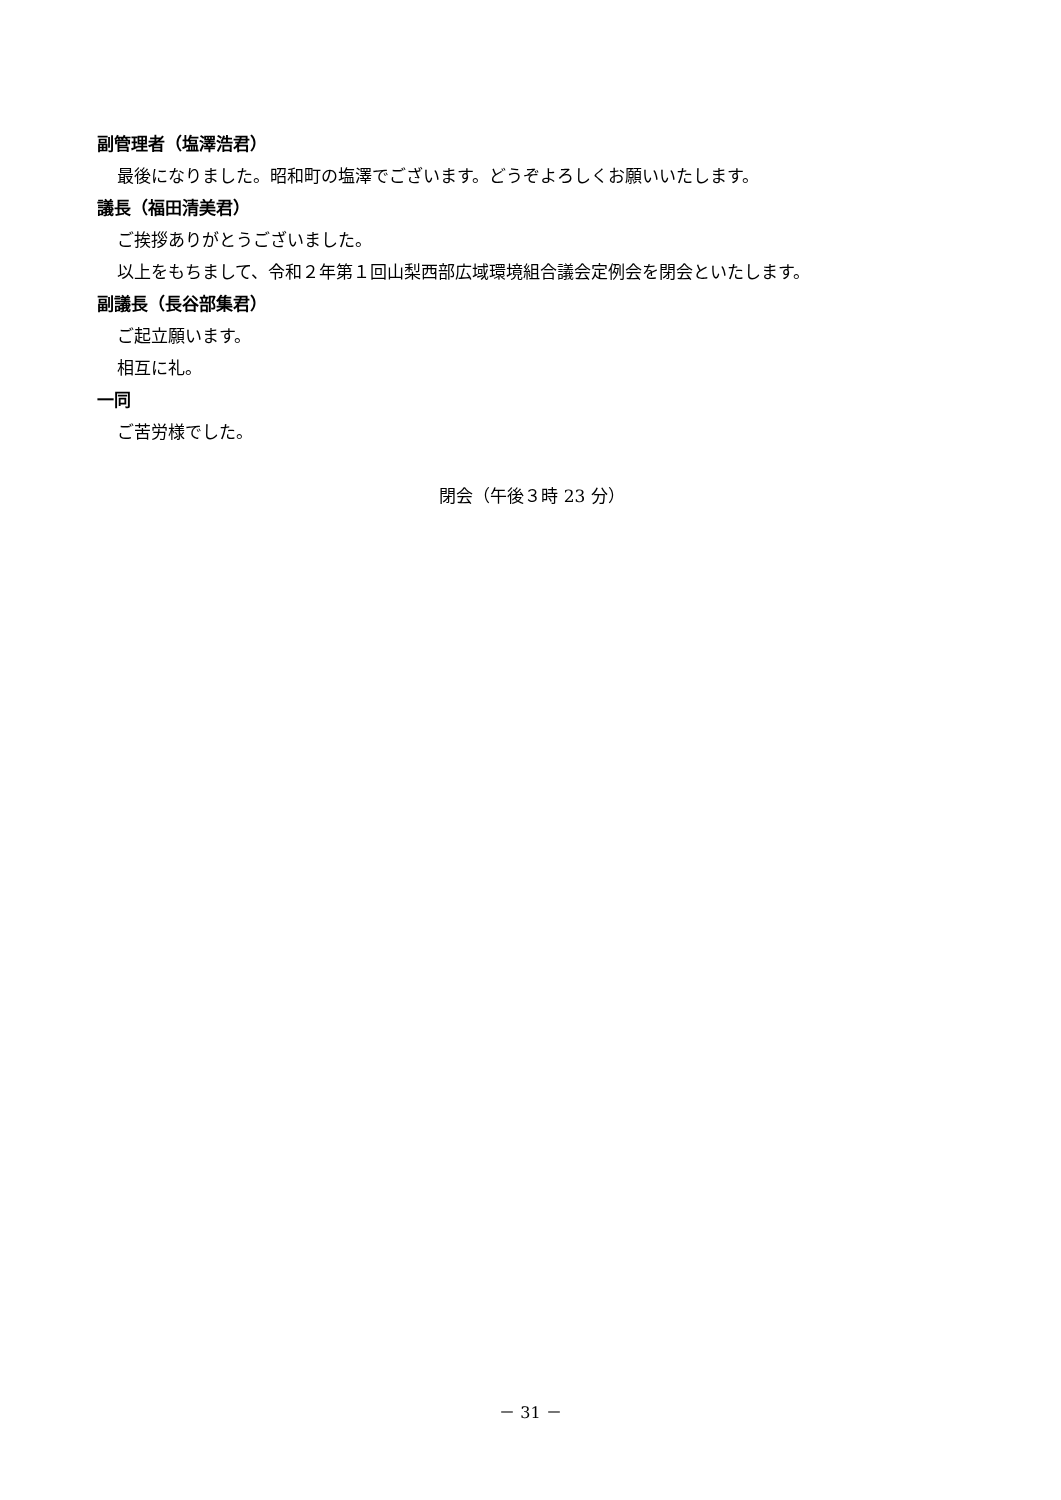副管理者（塩澤浩君）
最後になりました。昭和町の塩澤でございます。どうぞよろしくお願いいたします。
議長（福田清美君）
ご挨拶ありがとうございました。
以上をもちまして、令和２年第１回山梨西部広域環境組合議会定例会を閉会といたします。
副議長（長谷部集君）
ご起立願います。
相互に礼。
一同
ご苦労様でした。
閉会（午後３時 23 分）
－ 31 －